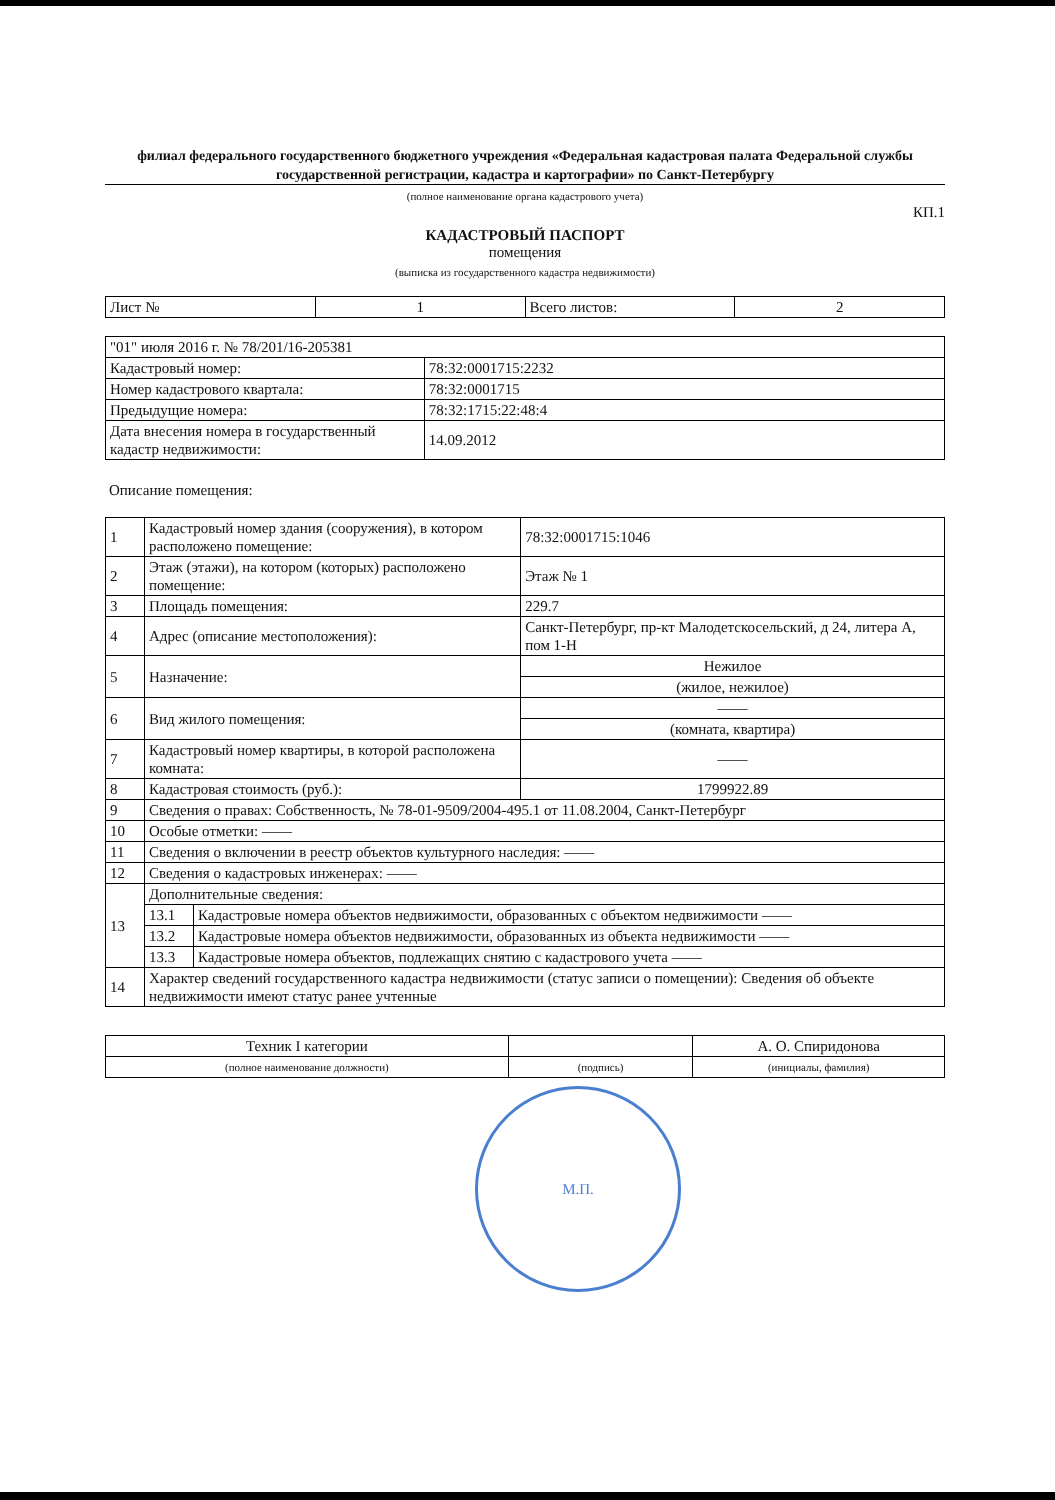филиал федерального государственного бюджетного учреждения «Федеральная кадастровая палата Федеральной службы государственной регистрации, кадастра и картографии» по Санкт-Петербургу
(полное наименование органа кадастрового учета)
КП.1
КАДАСТРОВЫЙ ПАСПОРТ
помещения
(выписка из государственного кадастра недвижимости)
| Лист № | 1 | Всего листов: | 2 |
| "01" июля 2016 г. № 78/201/16-205381 | |
| Кадастровый номер: | 78:32:0001715:2232 |
| Номер кадастрового квартала: | 78:32:0001715 |
| Предыдущие номера: | 78:32:1715:22:48:4 |
| Дата внесения номера в государственный кадастр недвижимости: | 14.09.2012 |
Описание помещения:
| 1 | Кадастровый номер здания (сооружения), в котором расположено помещение: | | 78:32:0001715:1046 |
| 2 | Этаж (этажи), на котором (которых) расположено помещение: | | Этаж № 1 |
| 3 | Площадь помещения: | | 229.7 |
| 4 | Адрес (описание местоположения): | | Санкт-Петербург, пр-кт Малодетскосельский, д 24, литера А, пом 1-Н |
| 5 | Назначение: | | Нежилое |
| | | | (жилое, нежилое) |
| 6 | Вид жилого помещения: | | —— |
| | | | (комната, квартира) |
| 7 | Кадастровый номер квартиры, в которой расположена комната: | | —— |
| 8 | Кадастровая стоимость (руб.): | | 1799922.89 |
| 9 | Сведения о правах: Собственность, № 78-01-9509/2004-495.1 от 11.08.2004, Санкт-Петербург | | |
| 10 | Особые отметки: —— | | |
| 11 | Сведения о включении в реестр объектов культурного наследия: —— | | |
| 12 | Сведения о кадастровых инженерах: —— | | |
| 13 | Дополнительные сведения: | | |
| | 13.1 | Кадастровые номера объектов недвижимости, образованных с объектом недвижимости —— | |
| | 13.2 | Кадастровые номера объектов недвижимости, образованных из объекта недвижимости —— | |
| | 13.3 | Кадастровые номера объектов, подлежащих снятию с кадастрового учета —— | |
| 14 | Характер сведений государственного кадастра недвижимости (статус записи о помещении): Сведения об объекте недвижимости имеют статус ранее учтенные | | |
| Техник I категории | | А. О. Спиридонова |
| (полное наименование должности) | (подпись) | (инициалы, фамилия) |
М.П.